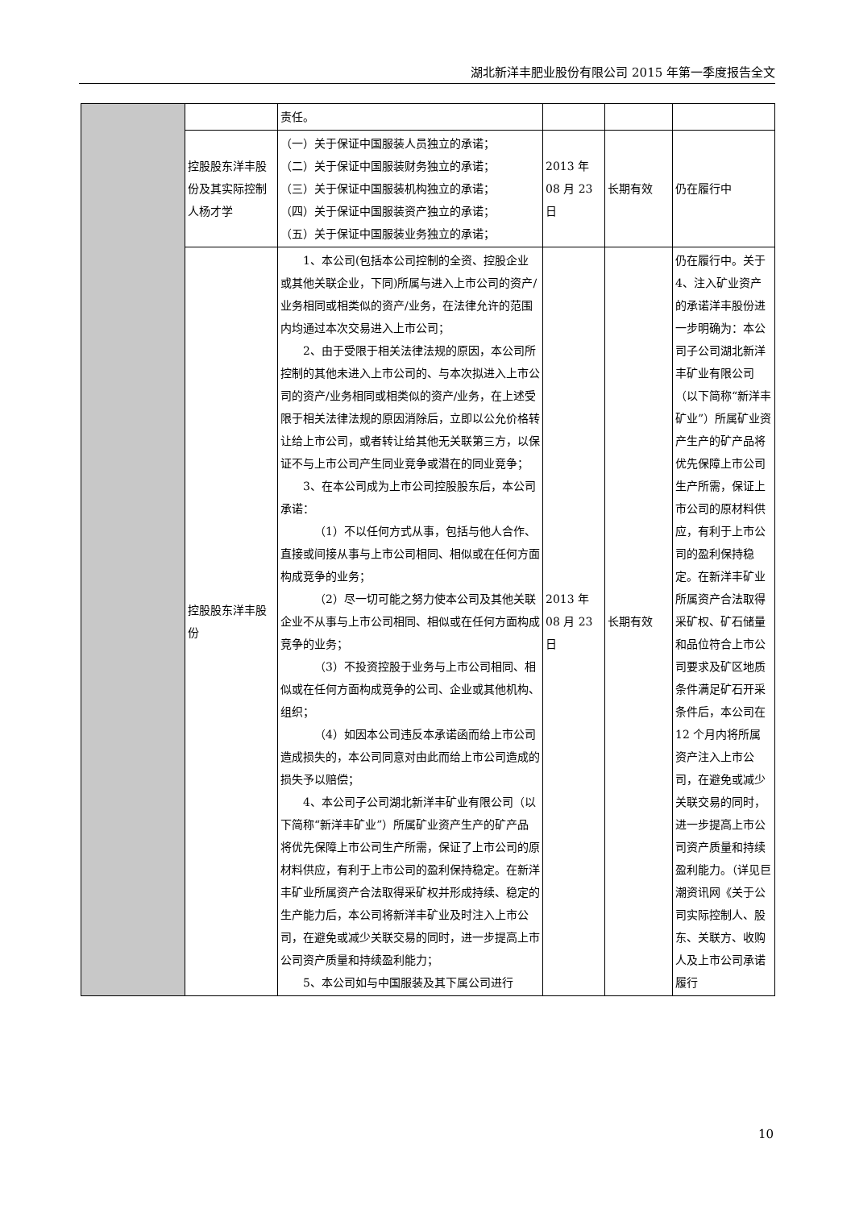湖北新洋丰肥业股份有限公司 2015 年第一季度报告全文
| | | 责任。 | | | |
| | 控股股东洋丰股份及其实际控制人杨才学 | （一）关于保证中国服装人员独立的承诺； （二）关于保证中国服装财务独立的承诺； （三）关于保证中国服装机构独立的承诺； （四）关于保证中国服装资产独立的承诺； （五）关于保证中国服装业务独立的承诺； | 2013 年 08 月 23 日 | 长期有效 | 仍在履行中 |
| | 控股股东洋丰股份 | 1、本公司(包括本公司控制的全资、控股企业或其他关联企业，下同)所属与进入上市公司的资产/业务相同或相类似的资产/业务，在法律允许的范围内均通过本次交易进入上市公司； 2、由于受限于相关法律法规的原因，本公司所控制的其他未进入上市公司的、与本次拟进入上市公司的资产/业务相同或相类似的资产/业务，在上述受限于相关法律法规的原因消除后，立即以公允价格转让给上市公司，或者转让给其他无关联第三方，以保证不与上市公司产生同业竞争或潜在的同业竞争； 3、在本公司成为上市公司控股股东后，本公司承诺： （1）不以任何方式从事，包括与他人合作、直接或间接从事与上市公司相同、相似或在任何方面构成竞争的业务； （2）尽一切可能之努力使本公司及其他关联企业不从事与上市公司相同、相似或在任何方面构成竞争的业务； （3）不投资控股于业务与上市公司相同、相似或在任何方面构成竞争的公司、企业或其他机构、组织； （4）如因本公司违反本承诺函而给上市公司造成损失的，本公司同意对由此而给上市公司造成的损失予以赔偿； 4、本公司子公司湖北新洋丰矿业有限公司（以下简称“新洋丰矿业”）所属矿业资产生产的矿产品将优先保障上市公司生产所需，保证了上市公司的原材料供应，有利于上市公司的盈利保持稳定。在新洋丰矿业所属资产合法取得采矿权并形成持续、稳定的生产能力后，本公司将新洋丰矿业及时注入上市公司，在避免或减少关联交易的同时，进一步提高上市公司资产质量和持续盈利能力； 5、本公司如与中国服装及其下属公司进行 | 2013 年 08 月 23 日 | 长期有效 | 仍在履行中。关于 4、注入矿业资产的承诺洋丰股份进一步明确为：本公司子公司湖北新洋丰矿业有限公司（以下简称“新洋丰矿业”）所属矿业资产生产的矿产品将优先保障上市公司生产所需，保证上市公司的原材料供应，有利于上市公司的盈利保持稳定。在新洋丰矿业所属资产合法取得采矿权、矿石储量和品位符合上市公司要求及矿区地质条件满足矿石开采条件后，本公司在 12 个月内将所属资产注入上市公司，在避免或减少关联交易的同时，进一步提高上市公司资产质量和持续盈利能力。（详见巨潮资讯网《关于公司实际控制人、股东、关联方、收购人及上市公司承诺履行 |
10